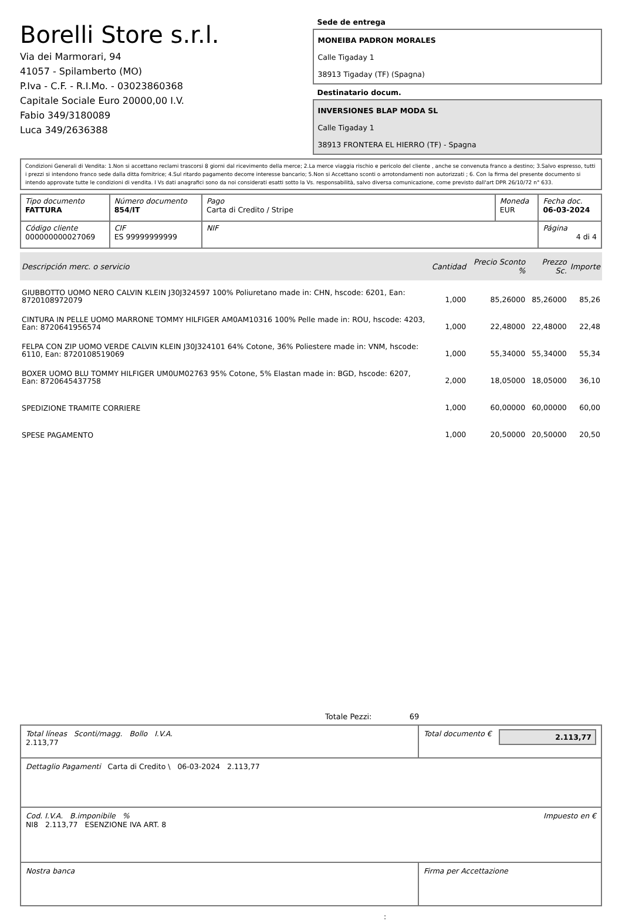Borelli Store s.r.l.
Via dei Marmorari, 94
41057 - Spilamberto (MO)
P.Iva - C.F. - R.I.Mo. - 03023860368
Capitale Sociale Euro 20000,00 I.V.
Fabio 349/3180089
Luca 349/2636388
Sede de entrega
MONEIBA PADRON MORALES
Calle Tigaday 1
38913 Tigaday (TF) (Spagna)
Destinatario docum.
INVERSIONES BLAP MODA SL
Calle Tigaday 1
38913 FRONTERA EL HIERRO (TF) - Spagna
Condizioni Generali di Vendita: 1.Non si accettano reclami trascorsi 8 giorni dal ricevimento della merce; 2.La merce viaggia rischio e pericolo del cliente , anche se convenuta franco a destino; 3.Salvo espresso, tutti i prezzi si intendono franco sede dalla ditta fornitrice; 4.Sul ritardo pagamento decorre interesse bancario; 5.Non si Accettano sconti o arrotondamenti non autorizzati ; 6. Con la firma del presente documento si intendo approvate tutte le condizioni di vendita. I Vs dati anagrafici sono da noi considerati esatti sotto la Vs. responsabilità, salvo diversa comunicazione, come previsto dall'art DPR 26/10/72 n° 633.
| Tipo documento FATTURA | Número documento 854/IT | Pago Carta di Credito / Stripe | Moneda EUR | Fecha doc. 06-03-2024 |
| Código cliente 000000000027069 | CIF ES 99999999999 | NIF | | Página 4 di 4 |
| Descripción merc. o servicio | Cantidad | Precio Sconto % | Prezzo Sc. | Importe |
| --- | --- | --- | --- | --- |
| GIUBBOTTO UOMO NERO CALVIN KLEIN J30J324597 100% Poliuretano made in: CHN, hscode: 6201, Ean: 8720108972079 | 1,000 | 85,26000 | 85,26000 | 85,26 |
| CINTURA IN PELLE UOMO MARRONE TOMMY HILFIGER AM0AM10316 100% Pelle made in: ROU, hscode: 4203, Ean: 8720641956574 | 1,000 | 22,48000 | 22,48000 | 22,48 |
| FELPA CON ZIP UOMO VERDE CALVIN KLEIN J30J324101 64% Cotone, 36% Poliestere made in: VNM, hscode: 6110, Ean: 8720108519069 | 1,000 | 55,34000 | 55,34000 | 55,34 |
| BOXER UOMO BLU TOMMY HILFIGER UM0UM02763 95% Cotone, 5% Elastan made in: BGD, hscode: 6207, Ean: 8720645437758 | 2,000 | 18,05000 | 18,05000 | 36,10 |
| SPEDIZIONE TRAMITE CORRIERE | 1,000 | 60,00000 | 60,00000 | 60,00 |
| SPESE PAGAMENTO | 1,000 | 20,50000 | 20,50000 | 20,50 |
Totale Pezzi: 69
| Total líneas Sconti/magg. Bollo I.V.A. 2.113,77 | Total documento € 2.113,77 |
| Dettaglio Pagamenti Carta di Credito \ 06-03-2024 2.113,77 | |
| Cod. I.V.A. B.imponibile % Impuesto en € NI8 2.113,77 ESENZIONE IVA ART. 8 | |
| Nostra banca | Firma per Accettazione |
: